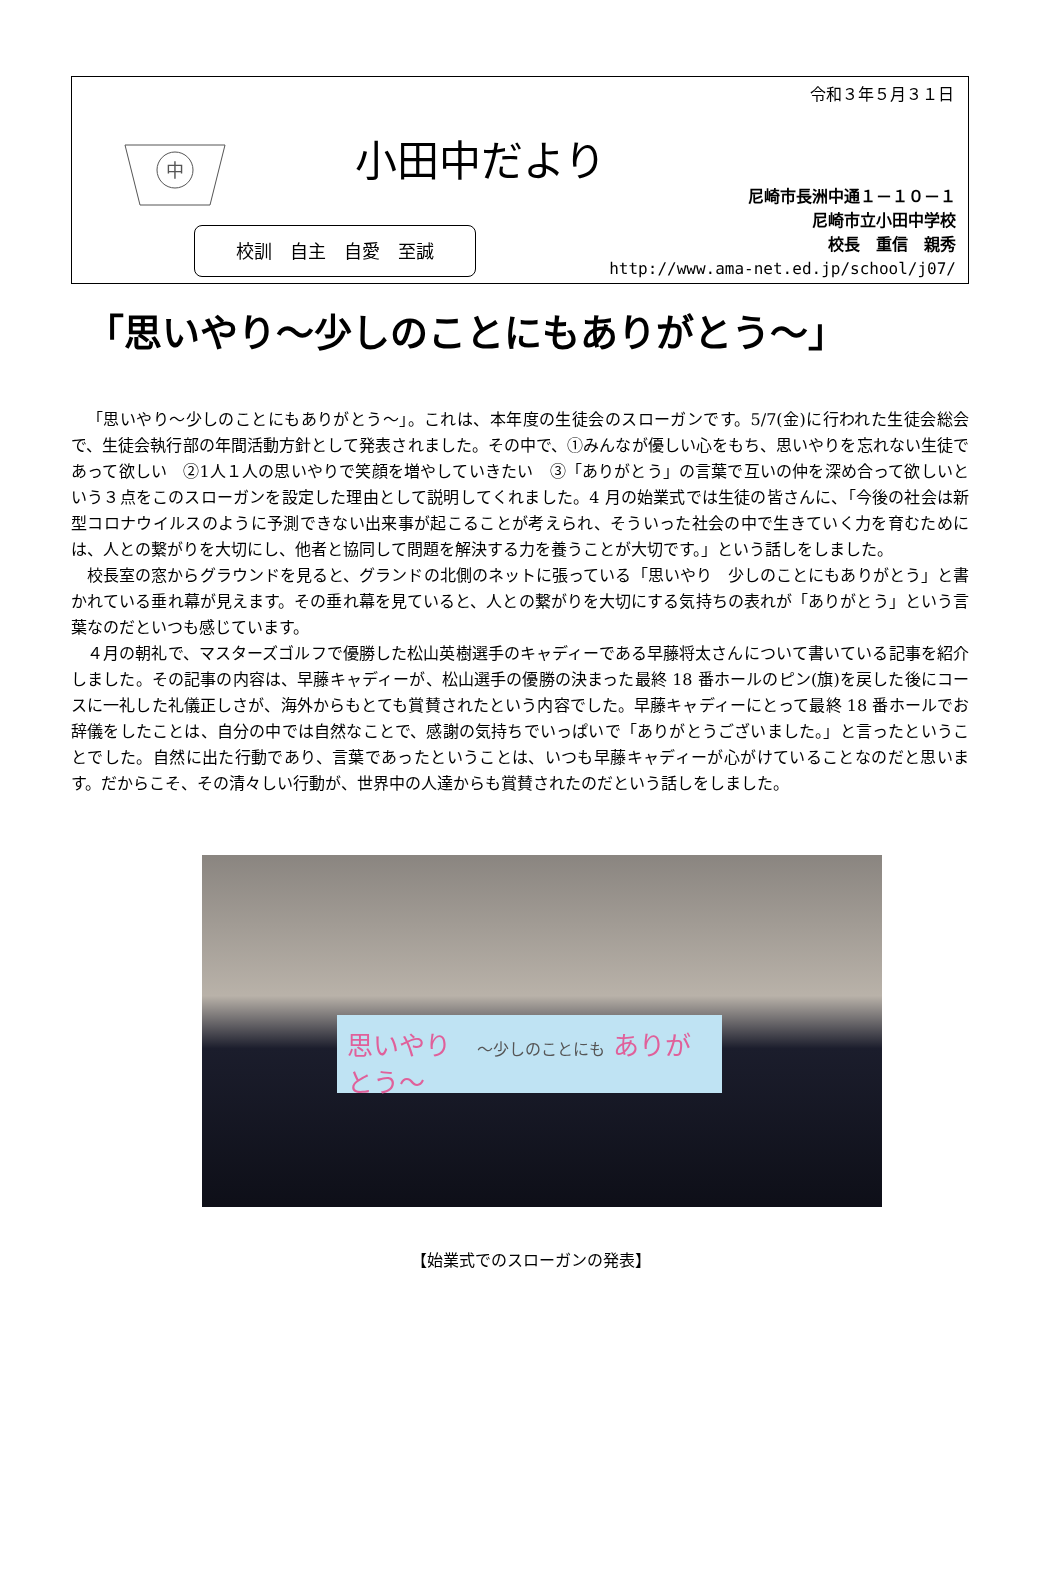令和３年５月３１日
中
小田中だより
校訓　自主　自愛　至誠
尼崎市長洲中通１－１０－１
尼崎市立小田中学校
校長　重信　親秀
http://www.ama-net.ed.jp/school/j07/
「思いやり～少しのことにもありがとう～」
「思いやり～少しのことにもありがとう～」。これは、本年度の生徒会のスローガンです。5/7(金)に行われた生徒会総会で、生徒会執行部の年間活動方針として発表されました。その中で、①みんなが優しい心をもち、思いやりを忘れない生徒であって欲しい　②1人１人の思いやりで笑顔を増やしていきたい　③「ありがとう」の言葉で互いの仲を深め合って欲しいという３点をこのスローガンを設定した理由として説明してくれました。4 月の始業式では生徒の皆さんに、「今後の社会は新型コロナウイルスのように予測できない出来事が起こることが考えられ、そういった社会の中で生きていく力を育むためには、人との繋がりを大切にし、他者と協同して問題を解決する力を養うことが大切です。」という話しをしました。
校長室の窓からグラウンドを見ると、グランドの北側のネットに張っている「思いやり　少しのことにもありがとう」と書かれている垂れ幕が見えます。その垂れ幕を見ていると、人との繋がりを大切にする気持ちの表れが「ありがとう」という言葉なのだといつも感じています。
４月の朝礼で、マスターズゴルフで優勝した松山英樹選手のキャディーである早藤将太さんについて書いている記事を紹介しました。その記事の内容は、早藤キャディーが、松山選手の優勝の決まった最終 18 番ホールのピン(旗)を戻した後にコースに一礼した礼儀正しさが、海外からもとても賞賛されたという内容でした。早藤キャディーにとって最終 18 番ホールでお辞儀をしたことは、自分の中では自然なことで、感謝の気持ちでいっぱいで「ありがとうございました。」と言ったということでした。自然に出た行動であり、言葉であったということは、いつも早藤キャディーが心がけていることなのだと思います。だからこそ、その清々しい行動が、世界中の人達からも賞賛されたのだという話しをしました。
思いやり　～少しのことにも ありがとう～
【始業式でのスローガンの発表】